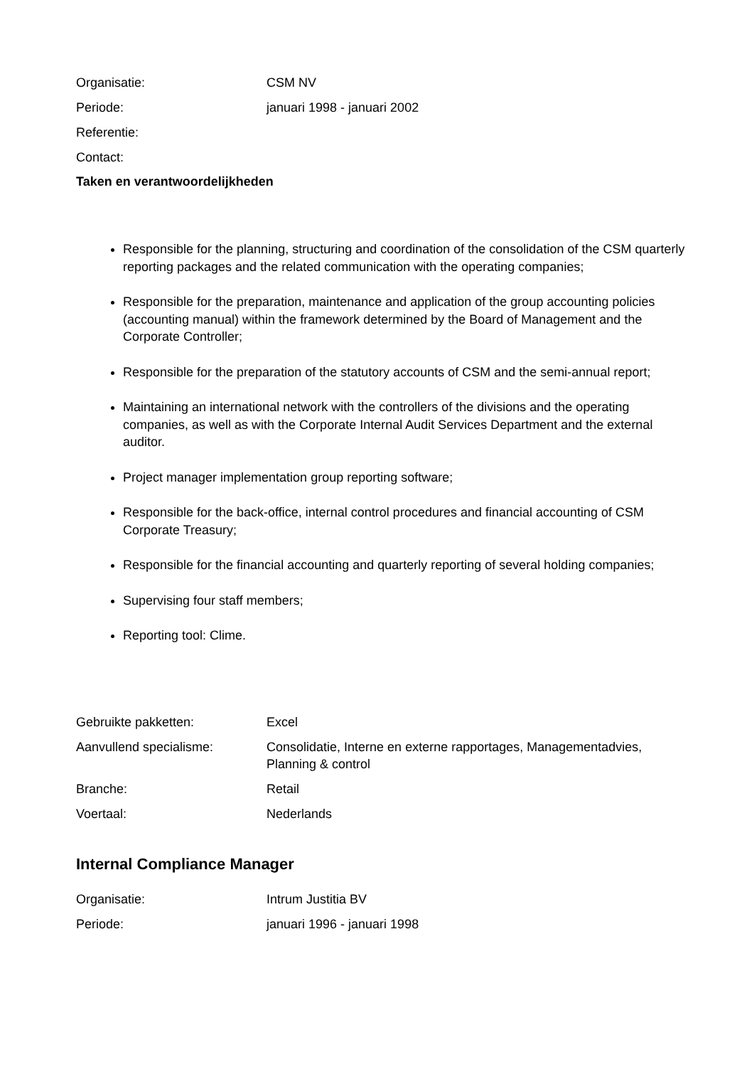Organisatie: CSM NV
Periode: januari 1998 - januari 2002
Referentie:
Contact:
Taken en verantwoordelijkheden
Responsible for the planning, structuring and coordination of the consolidation of the CSM quarterly reporting packages and the related communication with the operating companies;
Responsible for the preparation, maintenance and application of the group accounting policies (accounting manual) within the framework determined by the Board of Management and the Corporate Controller;
Responsible for the preparation of the statutory accounts of CSM and the semi-annual report;
Maintaining an international network with the controllers of the divisions and the operating companies, as well as with the Corporate Internal Audit Services Department and the external auditor.
Project manager implementation group reporting software;
Responsible for the back-office, internal control procedures and financial accounting of CSM Corporate Treasury;
Responsible for the financial accounting and quarterly reporting of several holding companies;
Supervising four staff members;
Reporting tool: Clime.
Gebruikte pakketten: Excel
Aanvullend specialisme: Consolidatie, Interne en externe rapportages, Managementadvies, Planning & control
Branche: Retail
Voertaal: Nederlands
Internal Compliance Manager
Organisatie: Intrum Justitia BV
Periode: januari 1996 - januari 1998